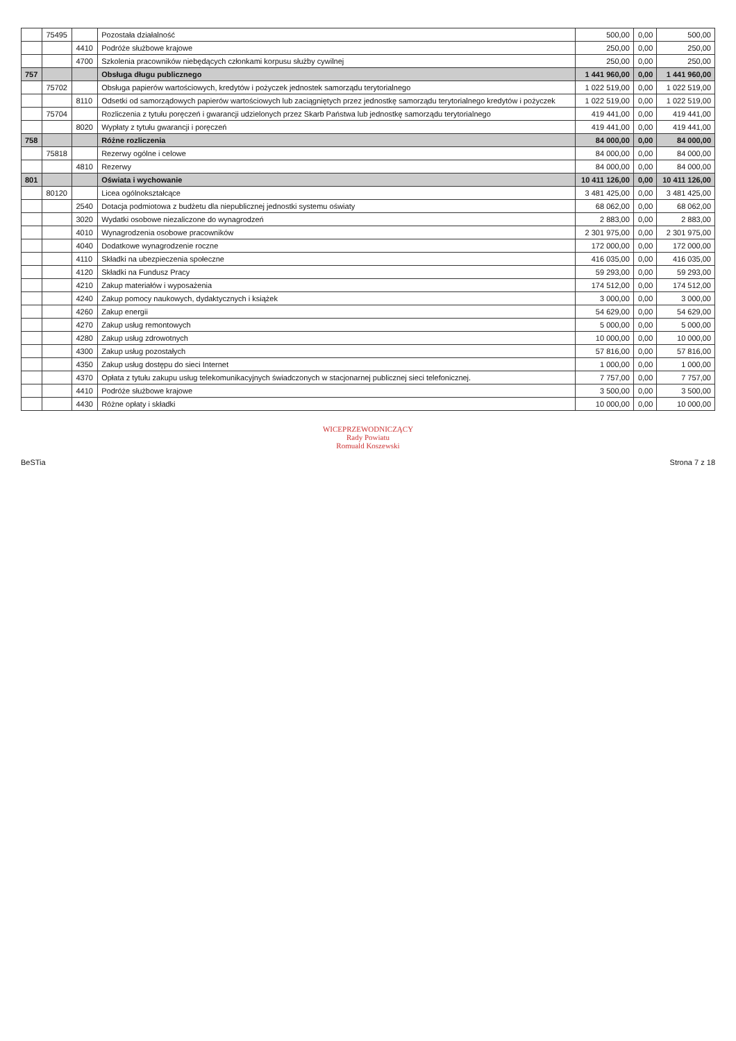| | 75495 | | Pozostała działalność | 500,00 | 0,00 | 500,00 |
| | | 4410 | Podróże służbowe krajowe | 250,00 | 0,00 | 250,00 |
| | | 4700 | Szkolenia pracowników niebędących członkami korpusu służby cywilnej | 250,00 | 0,00 | 250,00 |
| 757 | | | Obsługa długu publicznego | 1 441 960,00 | 0,00 | 1 441 960,00 |
| | 75702 | | Obsługa papierów wartościowych, kredytów i pożyczek jednostek samorządu terytorialnego | 1 022 519,00 | 0,00 | 1 022 519,00 |
| | | 8110 | Odsetki od samorządowych papierów wartościowych lub zaciągniętych przez jednostkę samorządu terytorialnego kredytów i pożyczek | 1 022 519,00 | 0,00 | 1 022 519,00 |
| | 75704 | | Rozliczenia z tytułu poręczeń i gwarancji udzielonych przez Skarb Państwa lub jednostkę samorządu terytorialnego | 419 441,00 | 0,00 | 419 441,00 |
| | | 8020 | Wypłaty z tytułu gwarancji i poręczeń | 419 441,00 | 0,00 | 419 441,00 |
| 758 | | | Różne rozliczenia | 84 000,00 | 0,00 | 84 000,00 |
| | 75818 | | Rezerwy ogólne i celowe | 84 000,00 | 0,00 | 84 000,00 |
| | | 4810 | Rezerwy | 84 000,00 | 0,00 | 84 000,00 |
| 801 | | | Oświata i wychowanie | 10 411 126,00 | 0,00 | 10 411 126,00 |
| | 80120 | | Licea ogólnokształcące | 3 481 425,00 | 0,00 | 3 481 425,00 |
| | | 2540 | Dotacja podmiotowa z budżetu dla niepublicznej jednostki systemu oświaty | 68 062,00 | 0,00 | 68 062,00 |
| | | 3020 | Wydatki osobowe niezaliczone do wynagrodzeń | 2 883,00 | 0,00 | 2 883,00 |
| | | 4010 | Wynagrodzenia osobowe pracowników | 2 301 975,00 | 0,00 | 2 301 975,00 |
| | | 4040 | Dodatkowe wynagrodzenie roczne | 172 000,00 | 0,00 | 172 000,00 |
| | | 4110 | Składki na ubezpieczenia społeczne | 416 035,00 | 0,00 | 416 035,00 |
| | | 4120 | Składki na Fundusz Pracy | 59 293,00 | 0,00 | 59 293,00 |
| | | 4210 | Zakup materiałów i wyposażenia | 174 512,00 | 0,00 | 174 512,00 |
| | | 4240 | Zakup pomocy naukowych, dydaktycznych i książek | 3 000,00 | 0,00 | 3 000,00 |
| | | 4260 | Zakup energii | 54 629,00 | 0,00 | 54 629,00 |
| | | 4270 | Zakup usług remontowych | 5 000,00 | 0,00 | 5 000,00 |
| | | 4280 | Zakup usług zdrowotnych | 10 000,00 | 0,00 | 10 000,00 |
| | | 4300 | Zakup usług pozostałych | 57 816,00 | 0,00 | 57 816,00 |
| | | 4350 | Zakup usług dostępu do sieci Internet | 1 000,00 | 0,00 | 1 000,00 |
| | | 4370 | Opłata z tytułu zakupu usług telekomunikacyjnych świadczonych w stacjonarnej publicznej sieci telefonicznej. | 7 757,00 | 0,00 | 7 757,00 |
| | | 4410 | Podróże służbowe krajowe | 3 500,00 | 0,00 | 3 500,00 |
| | | 4430 | Różne opłaty i składki | 10 000,00 | 0,00 | 10 000,00 |
WICEPRZEWODNICZĄCY
Rady Powiatu
Romuald Koszewski
BeSTia Strona 7 z 18